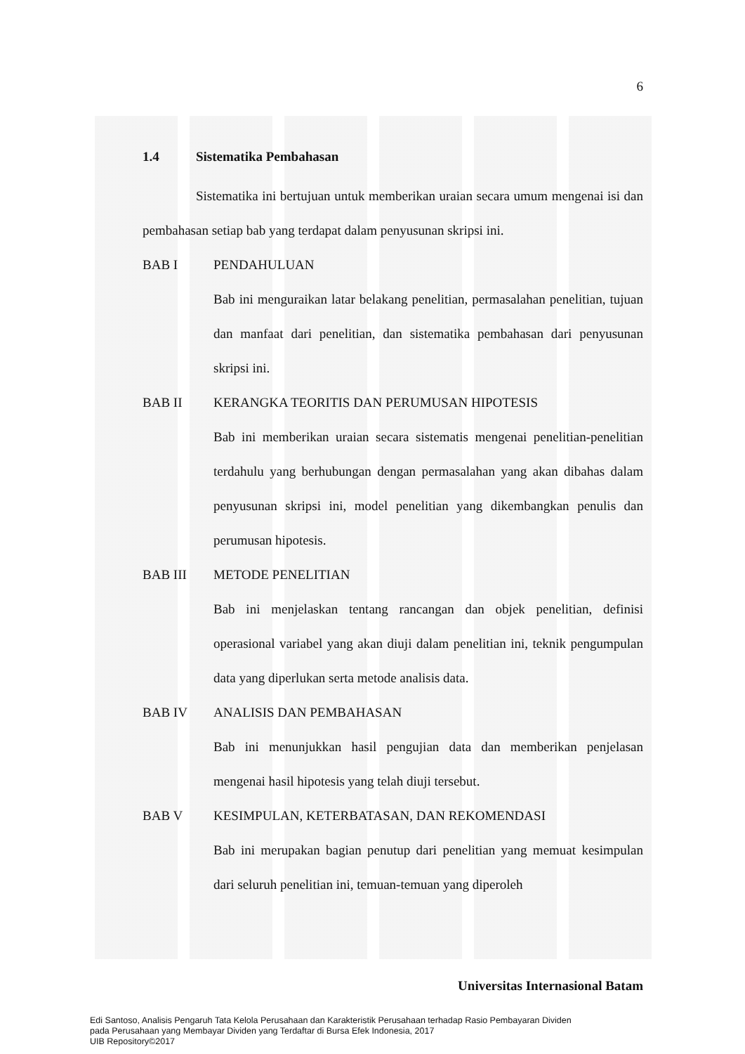6
1.4 Sistematika Pembahasan
Sistematika ini bertujuan untuk memberikan uraian secara umum mengenai isi dan pembahasan setiap bab yang terdapat dalam penyusunan skripsi ini.
BAB I PENDAHULUAN
Bab ini menguraikan latar belakang penelitian, permasalahan penelitian, tujuan dan manfaat dari penelitian, dan sistematika pembahasan dari penyusunan skripsi ini.
BAB II KERANGKA TEORITIS DAN PERUMUSAN HIPOTESIS
Bab ini memberikan uraian secara sistematis mengenai penelitian-penelitian terdahulu yang berhubungan dengan permasalahan yang akan dibahas dalam penyusunan skripsi ini, model penelitian yang dikembangkan penulis dan perumusan hipotesis.
BAB III METODE PENELITIAN
Bab ini menjelaskan tentang rancangan dan objek penelitian, definisi operasional variabel yang akan diuji dalam penelitian ini, teknik pengumpulan data yang diperlukan serta metode analisis data.
BAB IV ANALISIS DAN PEMBAHASAN
Bab ini menunjukkan hasil pengujian data dan memberikan penjelasan mengenai hasil hipotesis yang telah diuji tersebut.
BAB V KESIMPULAN, KETERBATASAN, DAN REKOMENDASI
Bab ini merupakan bagian penutup dari penelitian yang memuat kesimpulan dari seluruh penelitian ini, temuan-temuan yang diperoleh
Universitas Internasional Batam
Edi Santoso, Analisis Pengaruh Tata Kelola Perusahaan dan Karakteristik Perusahaan terhadap Rasio Pembayaran Dividen
pada Perusahaan yang Membayar Dividen yang Terdaftar di Bursa Efek Indonesia, 2017
UIB Repository©2017